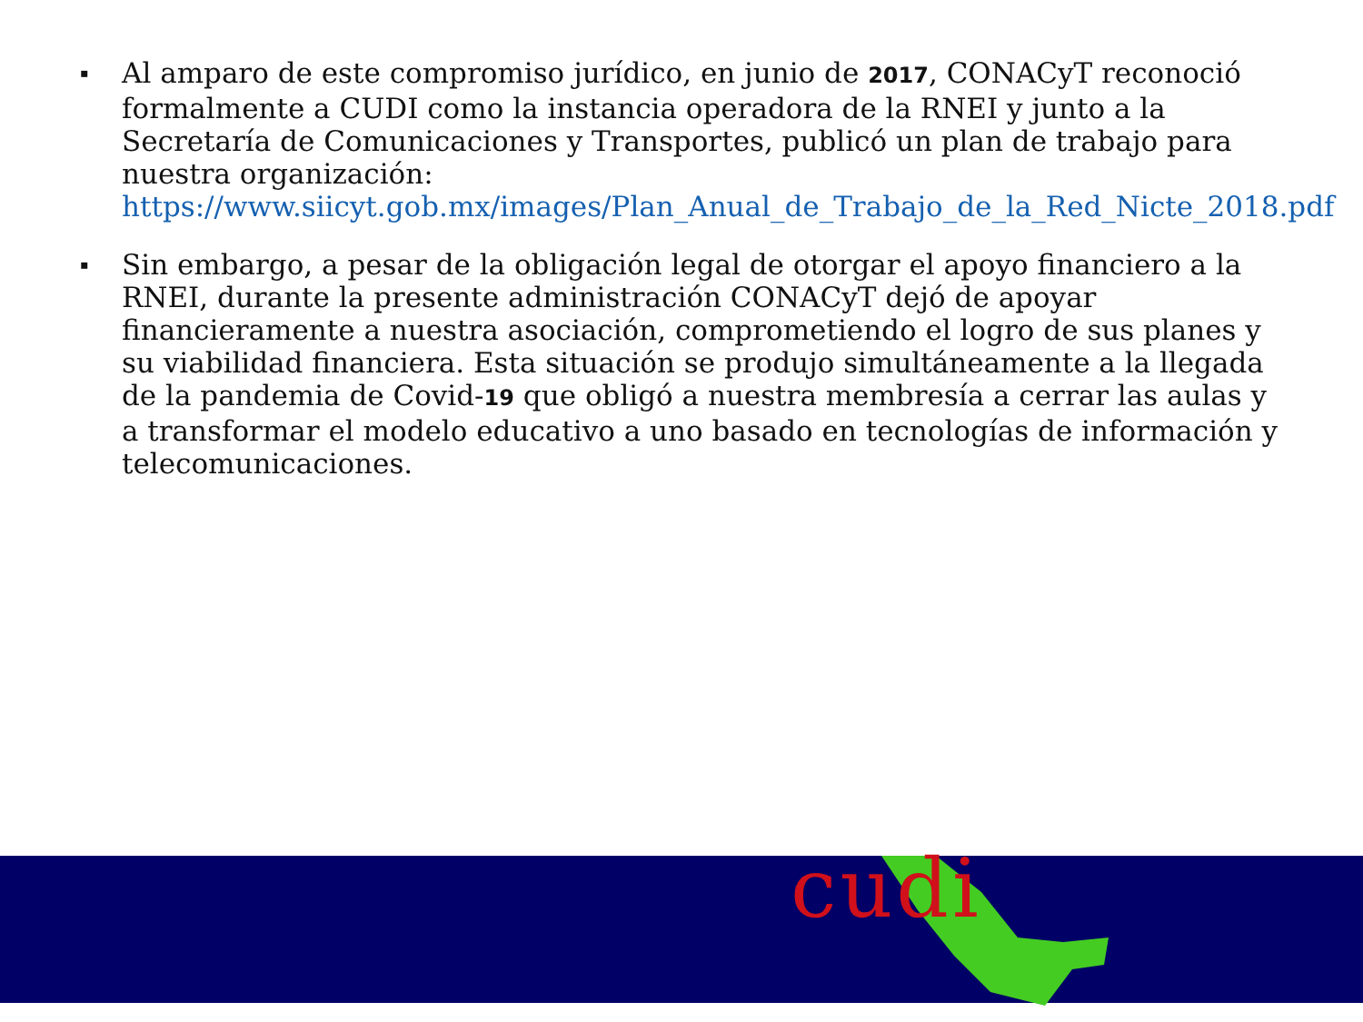▪ Al amparo de este compromiso jurídico, en junio de 2017, CONACyT reconoció formalmente a CUDI como la instancia operadora de la RNEI y junto a la Secretaría de Comunicaciones y Transportes, publicó un plan de trabajo para nuestra organización: https://www.siicyt.gob.mx/images/Plan_Anual_de_Trabajo_de_la_Red_Nicte_2018.pdf
▪ Sin embargo, a pesar de la obligación legal de otorgar el apoyo financiero a la RNEI, durante la presente administración CONACyT dejó de apoyar financieramente a nuestra asociación, comprometiendo el logro de sus planes y su viabilidad financiera. Esta situación se produjo simultáneamente a la llegada de la pandemia de Covid-19 que obligó a nuestra membresía a cerrar las aulas y a transformar el modelo educativo a uno basado en tecnologías de información y telecomunicaciones.
cudi